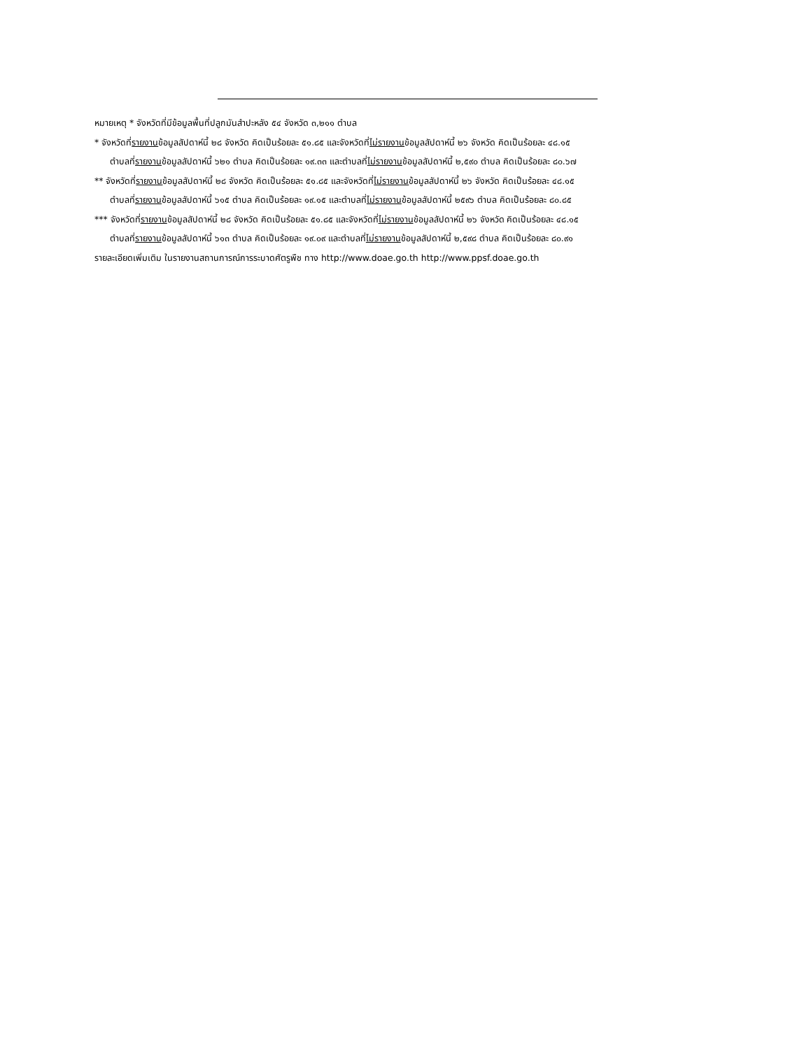หมายเหตุ * จังหวัดที่มีข้อมูลพื้นที่ปลูกมันสำปะหลัง ๕๔ จังหวัด ๓,๒๑๑ ตำบล
* จังหวัดที่รายงานข้อมูลสัปดาห์นี้ ๒๘ จังหวัด คิดเป็นร้อยละ ๕๑.๘๕ และจังหวัดที่ไม่รายงานข้อมูลสัปดาห์นี้ ๒๖ จังหวัด คิดเป็นร้อยละ ๔๘.๑๕
ตำบลที่รายงานข้อมูลสัปดาห์นี้ ๖๒๑ ตำบล คิดเป็นร้อยละ ๑๙.๓๓ และตำบลที่ไม่รายงานข้อมูลสัปดาห์นี้ ๒,๕๙๐ ตำบล คิดเป็นร้อยละ ๘๐.๖๗
** จังหวัดที่รายงานข้อมูลสัปดาห์นี้ ๒๘ จังหวัด คิดเป็นร้อยละ ๕๑.๘๕ และจังหวัดที่ไม่รายงานข้อมูลสัปดาห์นี้ ๒๖ จังหวัด คิดเป็นร้อยละ ๔๘.๑๕
ตำบลที่รายงานข้อมูลสัปดาห์นี้ ๖๑๕ ตำบล คิดเป็นร้อยละ ๑๙.๑๕ และตำบลที่ไม่รายงานข้อมูลสัปดาห์นี้ ๒๕๙๖ ตำบล คิดเป็นร้อยละ ๘๐.๘๕
*** จังหวัดที่รายงานข้อมูลสัปดาห์นี้ ๒๘ จังหวัด คิดเป็นร้อยละ ๕๑.๘๕ และจังหวัดที่ไม่รายงานข้อมูลสัปดาห์นี้ ๒๖ จังหวัด คิดเป็นร้อยละ ๔๘.๑๕
ตำบลที่รายงานข้อมูลสัปดาห์นี้ ๖๑๓ ตำบล คิดเป็นร้อยละ ๑๙.๐๙ และตำบลที่ไม่รายงานข้อมูลสัปดาห์นี้ ๒,๕๙๘ ตำบล คิดเป็นร้อยละ ๘๐.๙๑
รายละเอียดเพิ่มเติม ในรายงานสถานการณ์การระบาดศัตรูพืช ทาง http://www.doae.go.th http://www.ppsf.doae.go.th